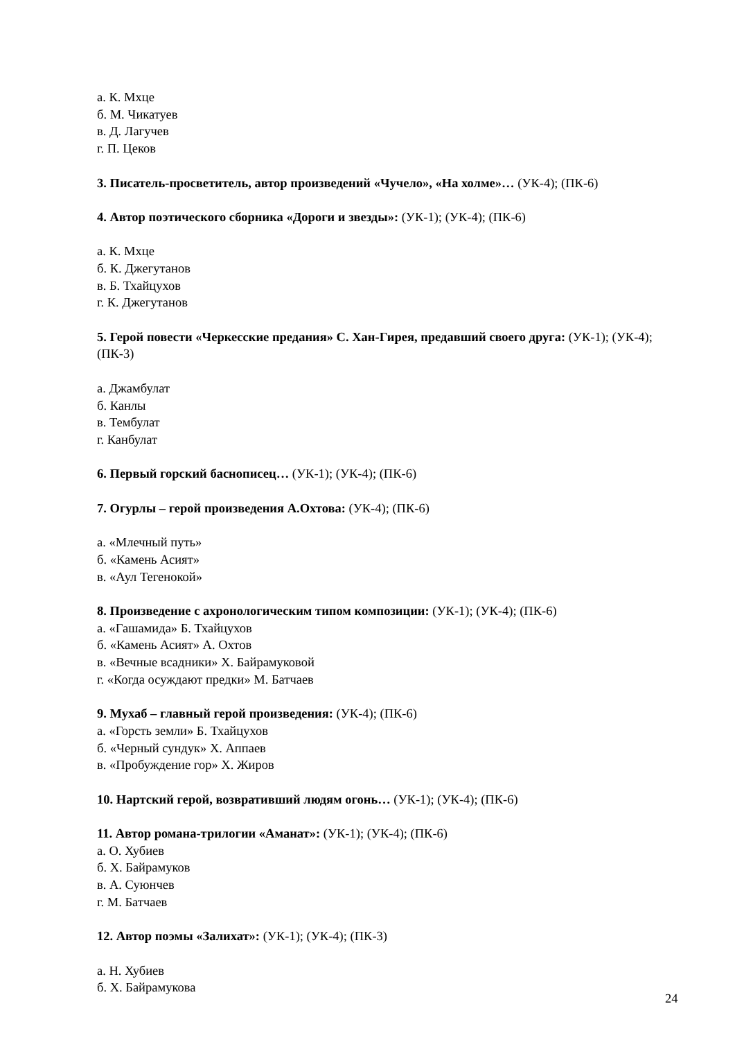а. К. Мхце
б. М. Чикатуев
в. Д. Лагучев
г. П. Цеков
3. Писатель-просветитель, автор произведений «Чучело», «На холме»… (УК-4); (ПК-6)
4. Автор поэтического сборника «Дороги и звезды»: (УК-1); (УК-4); (ПК-6)
а. К. Мхце
б. К. Джегутанов
в. Б. Тхайцухов
г. К. Джегутанов
5. Герой повести «Черкесские предания» С. Хан-Гирея, предавший своего друга: (УК-1); (УК-4); (ПК-3)
а. Джамбулат
б. Канлы
в. Тембулат
г. Канбулат
6. Первый горский баснописец… (УК-1); (УК-4); (ПК-6)
7. Огурлы – герой произведения А.Охтова: (УК-4); (ПК-6)
а. «Млечный путь»
б. «Камень Асият»
в. «Аул Тегенокой»
8. Произведение с ахронологическим типом композиции: (УК-1); (УК-4); (ПК-6)
а. «Гашамида» Б. Тхайцухов
б. «Камень Асият» А. Охтов
в. «Вечные всадники» Х. Байрамуковой
г. «Когда осуждают предки» М. Батчаев
9. Мухаб – главный герой произведения: (УК-4); (ПК-6)
а. «Горсть земли» Б. Тхайцухов
б. «Черный сундук» Х. Аппаев
в. «Пробуждение гор» Х. Жиров
10. Нартский герой, возвративший людям огонь… (УК-1); (УК-4); (ПК-6)
11. Автор романа-трилогии «Аманат»: (УК-1); (УК-4); (ПК-6)
а. О. Хубиев
б. Х. Байрамуков
в. А. Суюнчев
г. М. Батчаев
12. Автор поэмы «Залихат»: (УК-1); (УК-4); (ПК-3)
а. Н. Хубиев
б. Х. Байрамукова
24